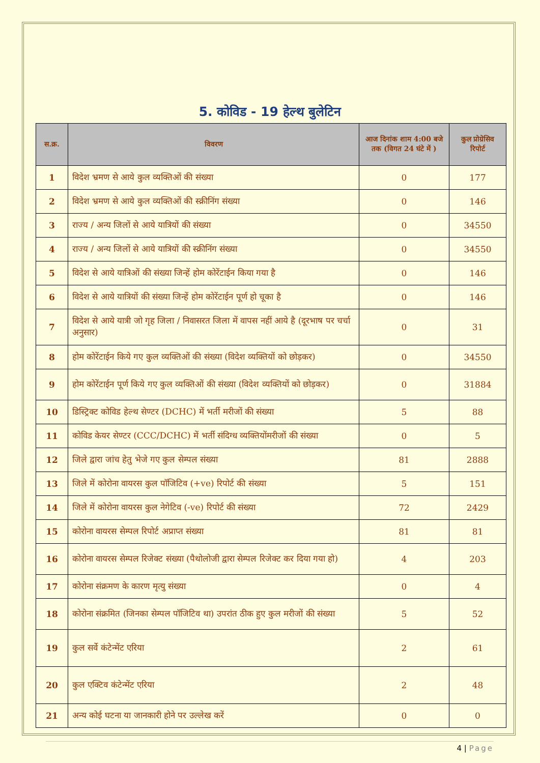5. कोविड - 19 हेल्थ बुलेटिन
| स.क्र. | विवरण | आज दिनांक शाम 4:00 बजे तक (विगत 24 घंटे में ) | कुल प्रोग्रेसिव रिपोर्ट |
| --- | --- | --- | --- |
| 1 | विदेश भ्रमण से आये कुल व्यक्तिओं की संख्या | 0 | 177 |
| 2 | विदेश भ्रमण से आये कुल व्यक्तिओं की स्क्रीनिंग संख्या | 0 | 146 |
| 3 | राज्य / अन्य जिलों से आये यात्रियों की संख्या | 0 | 34550 |
| 4 | राज्य / अन्य जिलों से आये यात्रियों की स्क्रीनिंग संख्या | 0 | 34550 |
| 5 | विदेश से आये यात्रिओं की संख्या जिन्हें होम कोरेंटाईन किया गया है | 0 | 146 |
| 6 | विदेश से आये यात्रियों की संख्या जिन्हें होम कोरेंटाईन पूर्ण हो चूका है | 0 | 146 |
| 7 | विदेश से आये यात्री जो गृह जिला / निवासरत जिला में वापस नहीं आये है (दूरभाष पर चर्चा अनुसार) | 0 | 31 |
| 8 | होम कोरेंटाईन किये गए कुल व्यक्तिओं की संख्या (विदेश व्यक्तियों को छोड़कर) | 0 | 34550 |
| 9 | होम कोरेंटाईन पूर्ण किये गए कुल व्यक्तिओं की संख्या (विदेश व्यक्तियों को छोड़कर) | 0 | 31884 |
| 10 | डिस्ट्रिक्ट कोविड हेल्थ सेण्टर (DCHC) में भर्ती मरीजों की संख्या | 5 | 88 |
| 11 | कोविड केयर सेण्टर (CCC/DCHC) में भर्ती संदिग्ध व्यक्तियोंमरीजों की संख्या | 0 | 5 |
| 12 | जिले द्वारा जांच हेतु भेजे गए कुल सेम्पल संख्या | 81 | 2888 |
| 13 | जिले में कोरोना वायरस कुल पॉजिटिव (+ve) रिपोर्ट की संख्या | 5 | 151 |
| 14 | जिले में कोरोना वायरस कुल नेगेटिव (-ve) रिपोर्ट की संख्या | 72 | 2429 |
| 15 | कोरोना वायरस सेम्पल रिपोर्ट अप्राप्त संख्या | 81 | 81 |
| 16 | कोरोना वायरस सेम्पल रिजेक्ट संख्या (पैथोलोजी द्वारा सेम्पल रिजेक्ट कर दिया गया हो) | 4 | 203 |
| 17 | कोरोना संक्रमण के कारण मृत्यु संख्या | 0 | 4 |
| 18 | कोरोना संक्रमित (जिनका सेम्पल पॉजिटिव था) उपरांत ठीक हुए कुल मरीजों की संख्या | 5 | 52 |
| 19 | कुल सर्वे कंटेन्मेंट एरिया | 2 | 61 |
| 20 | कुल एक्टिव कंटेन्मेंट एरिया | 2 | 48 |
| 21 | अन्य कोई घटना या जानकारी होने पर उल्लेख करें | 0 | 0 |
4 | Page